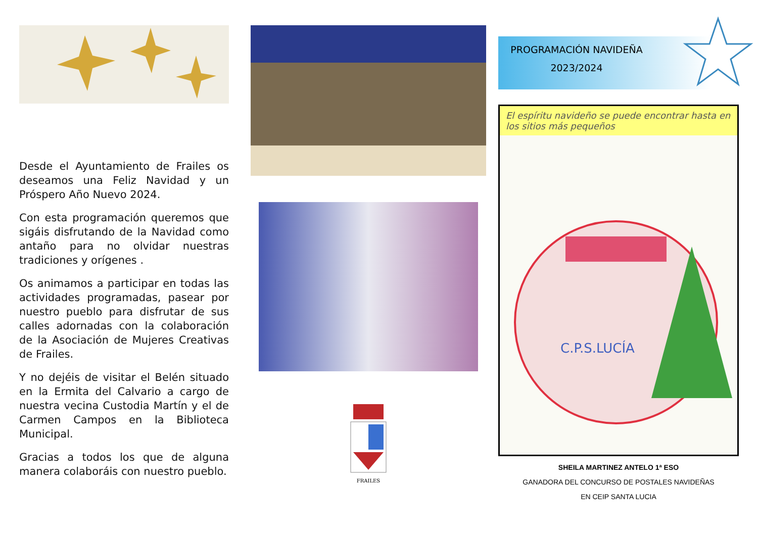Desde el Ayuntamiento de Frailes os deseamos una Feliz Navidad y un Próspero Año Nuevo 2024.
Con esta programación queremos que sigáis disfrutando de la Navidad como antaño para no olvidar nuestras tradiciones y orígenes .
Os animamos a participar en todas las actividades programadas, pasear por nuestro pueblo para disfrutar de sus calles adornadas con la colaboración de la Asociación de Mujeres Creativas de Frailes.
Y no dejéis de visitar el Belén situado en la Ermita del Calvario a cargo de nuestra vecina Custodia Martín y el de Carmen Campos en la Biblioteca Municipal.
Gracias a todos los que de alguna manera colaboráis con nuestro pueblo.
FRAILES
PROGRAMACIÓN NAVIDEÑA
2023/2024
El espíritu navideño se puede encontrar hasta en los sitios más pequeños
C.P.S.LUCÍA
SHEILA MARTINEZ ANTELO 1ª ESO
GANADORA DEL CONCURSO DE POSTALES NAVIDEÑAS
EN CEIP SANTA LUCIA